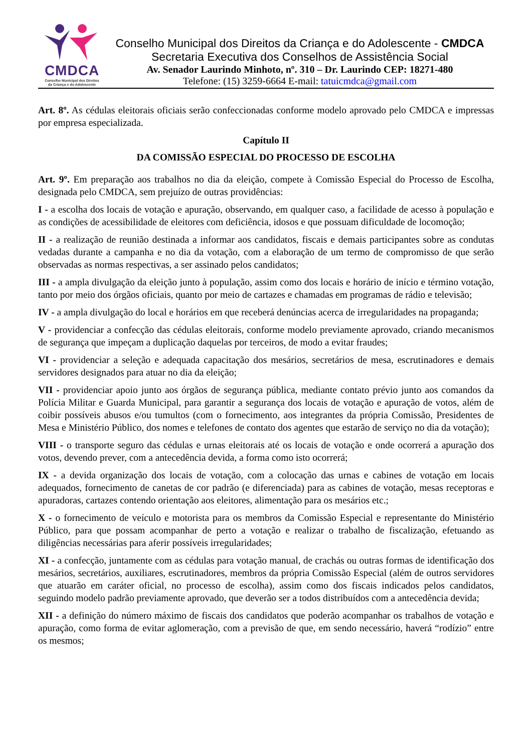CMDCA
Conselho Municipal dos Direitos
da Criança e do Adolescente
Conselho Municipal dos Direitos da Criança e do Adolescente - CMDCA
Secretaria Executiva dos Conselhos de Assistência Social
Av. Senador Laurindo Minhoto, nº. 310 – Dr. Laurindo CEP: 18271-480
Telefone: (15) 3259-6664 E-mail: tatuicmdca@gmail.com
Art. 8º. As cédulas eleitorais oficiais serão confeccionadas conforme modelo aprovado pelo CMDCA e impressas por empresa especializada.
Capítulo II
DA COMISSÃO ESPECIAL DO PROCESSO DE ESCOLHA
Art. 9º. Em preparação aos trabalhos no dia da eleição, compete à Comissão Especial do Processo de Escolha, designada pelo CMDCA, sem prejuízo de outras providências:
I - a escolha dos locais de votação e apuração, observando, em qualquer caso, a facilidade de acesso à população e as condições de acessibilidade de eleitores com deficiência, idosos e que possuam dificuldade de locomoção;
II - a realização de reunião destinada a informar aos candidatos, fiscais e demais participantes sobre as condutas vedadas durante a campanha e no dia da votação, com a elaboração de um termo de compromisso de que serão observadas as normas respectivas, a ser assinado pelos candidatos;
III - a ampla divulgação da eleição junto à população, assim como dos locais e horário de início e término votação, tanto por meio dos órgãos oficiais, quanto por meio de cartazes e chamadas em programas de rádio e televisão;
IV - a ampla divulgação do local e horários em que receberá denúncias acerca de irregularidades na propaganda;
V - providenciar a confecção das cédulas eleitorais, conforme modelo previamente aprovado, criando mecanismos de segurança que impeçam a duplicação daquelas por terceiros, de modo a evitar fraudes;
VI - providenciar a seleção e adequada capacitação dos mesários, secretários de mesa, escrutinadores e demais servidores designados para atuar no dia da eleição;
VII - providenciar apoio junto aos órgãos de segurança pública, mediante contato prévio junto aos comandos da Polícia Militar e Guarda Municipal, para garantir a segurança dos locais de votação e apuração de votos, além de coibir possíveis abusos e/ou tumultos (com o fornecimento, aos integrantes da própria Comissão, Presidentes de Mesa e Ministério Público, dos nomes e telefones de contato dos agentes que estarão de serviço no dia da votação);
VIII - o transporte seguro das cédulas e urnas eleitorais até os locais de votação e onde ocorrerá a apuração dos votos, devendo prever, com a antecedência devida, a forma como isto ocorrerá;
IX - a devida organização dos locais de votação, com a colocação das urnas e cabines de votação em locais adequados, fornecimento de canetas de cor padrão (e diferenciada) para as cabines de votação, mesas receptoras e apuradoras, cartazes contendo orientação aos eleitores, alimentação para os mesários etc.;
X - o fornecimento de veículo e motorista para os membros da Comissão Especial e representante do Ministério Público, para que possam acompanhar de perto a votação e realizar o trabalho de fiscalização, efetuando as diligências necessárias para aferir possíveis irregularidades;
XI - a confecção, juntamente com as cédulas para votação manual, de crachás ou outras formas de identificação dos mesários, secretários, auxiliares, escrutinadores, membros da própria Comissão Especial (além de outros servidores que atuarão em caráter oficial, no processo de escolha), assim como dos fiscais indicados pelos candidatos, seguindo modelo padrão previamente aprovado, que deverão ser a todos distribuídos com a antecedência devida;
XII - a definição do número máximo de fiscais dos candidatos que poderão acompanhar os trabalhos de votação e apuração, como forma de evitar aglomeração, com a previsão de que, em sendo necessário, haverá “rodízio” entre os mesmos;